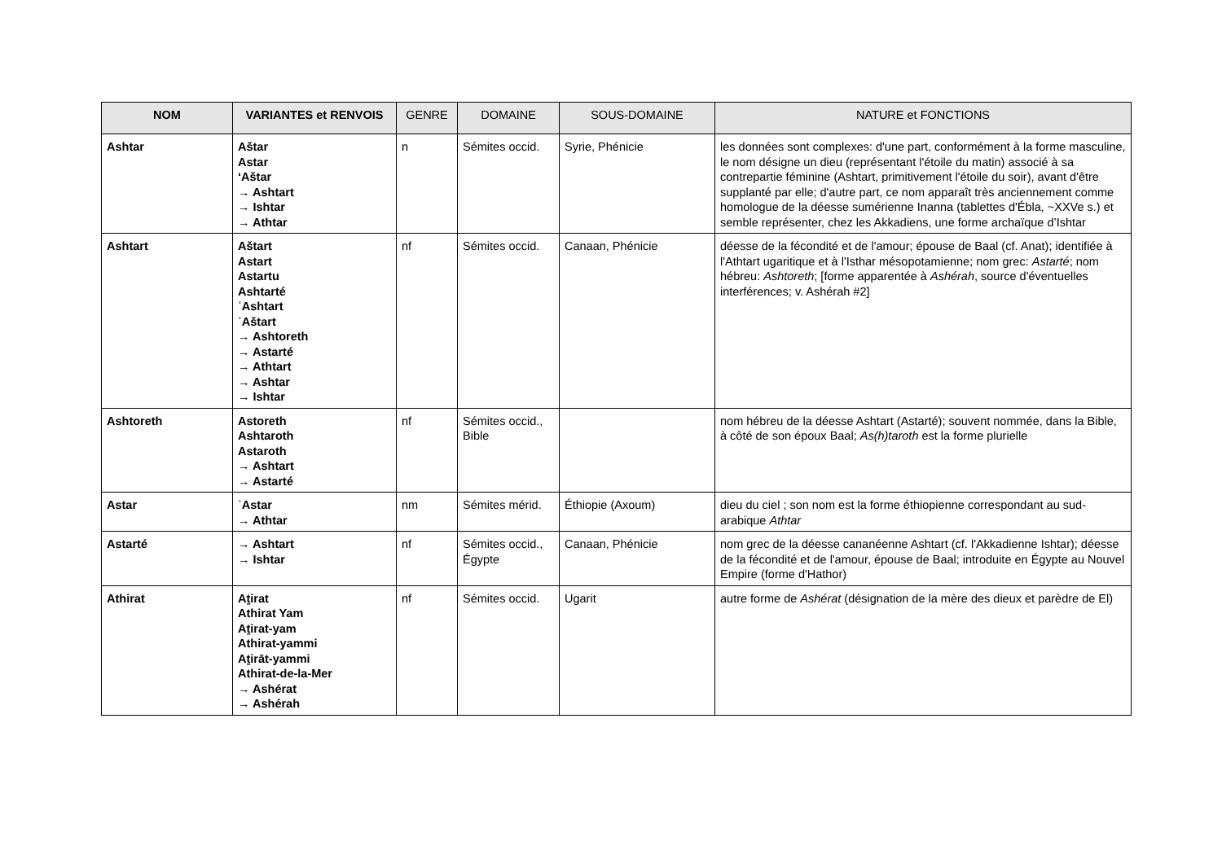| NOM | VARIANTES et RENVOIS | GENRE | DOMAINE | SOUS-DOMAINE | NATURE et FONCTIONS |
| --- | --- | --- | --- | --- | --- |
| Ashtar | Aštar Astar ‘Aštar → Ashtart → Ishtar → Athtar | n | Sémites occid. | Syrie, Phénicie | les données sont complexes: d'une part, conformément à la forme masculine, le nom désigne un dieu (représentant l'étoile du matin) associé à sa contrepartie féminine (Ashtart, primitivement l'étoile du soir), avant d'être supplanté par elle; d'autre part, ce nom apparaît très anciennement comme homologue de la déesse sumérienne Inanna (tablettes d'Ébla, ~XXVe s.) et semble représenter, chez les Akkadiens, une forme archaïque d’Ishtar |
| Ashtart | Aštart Astart Astartu Ashtarté ʿAshtart ʿAštart → Ashtoreth → Astarté → Athtart → Ashtar → Ishtar | nf | Sémites occid. | Canaan, Phénicie | déesse de la fécondité et de l'amour; épouse de Baal (cf. Anat); identifiée à l'Athtart ugaritique et à l'Isthar mésopotamienne; nom grec: Astarté ; nom hébreu: Ashtoreth ; [forme apparentée à Ashérah , source d'éventuelles interférences; v. Ashérah #2] |
| Ashtoreth | Astoreth Ashtaroth Astaroth → Ashtart → Astarté | nf | Sémites occid., Bible | | nom hébreu de la déesse Ashtart (Astarté); souvent nommée, dans la Bible, à côté de son époux Baal; As(h)taroth est la forme plurielle |
| Astar | ʿAstar → Athtar | nm | Sémites mérid. | Éthiopie (Axoum) | dieu du ciel ; son nom est la forme éthiopienne correspondant au sud-arabique Athtar |
| Astarté | → Ashtart → Ishtar | nf | Sémites occid., Égypte | Canaan, Phénicie | nom grec de la déesse cananéenne Ashtart (cf. l'Akkadienne Ishtar); déesse de la fécondité et de l'amour, épouse de Baal; introduite en Égypte au Nouvel Empire (forme d'Hathor) |
| Athirat | Aṯirat Athirat Yam Aṯirat-yam Athirat-yammi Aṯirāt-yammi Athirat-de-la-Mer → Ashérat → Ashérah | nf | Sémites occid. | Ugarit | autre forme de Ashérat (désignation de la mère des dieux et parèdre de El) |